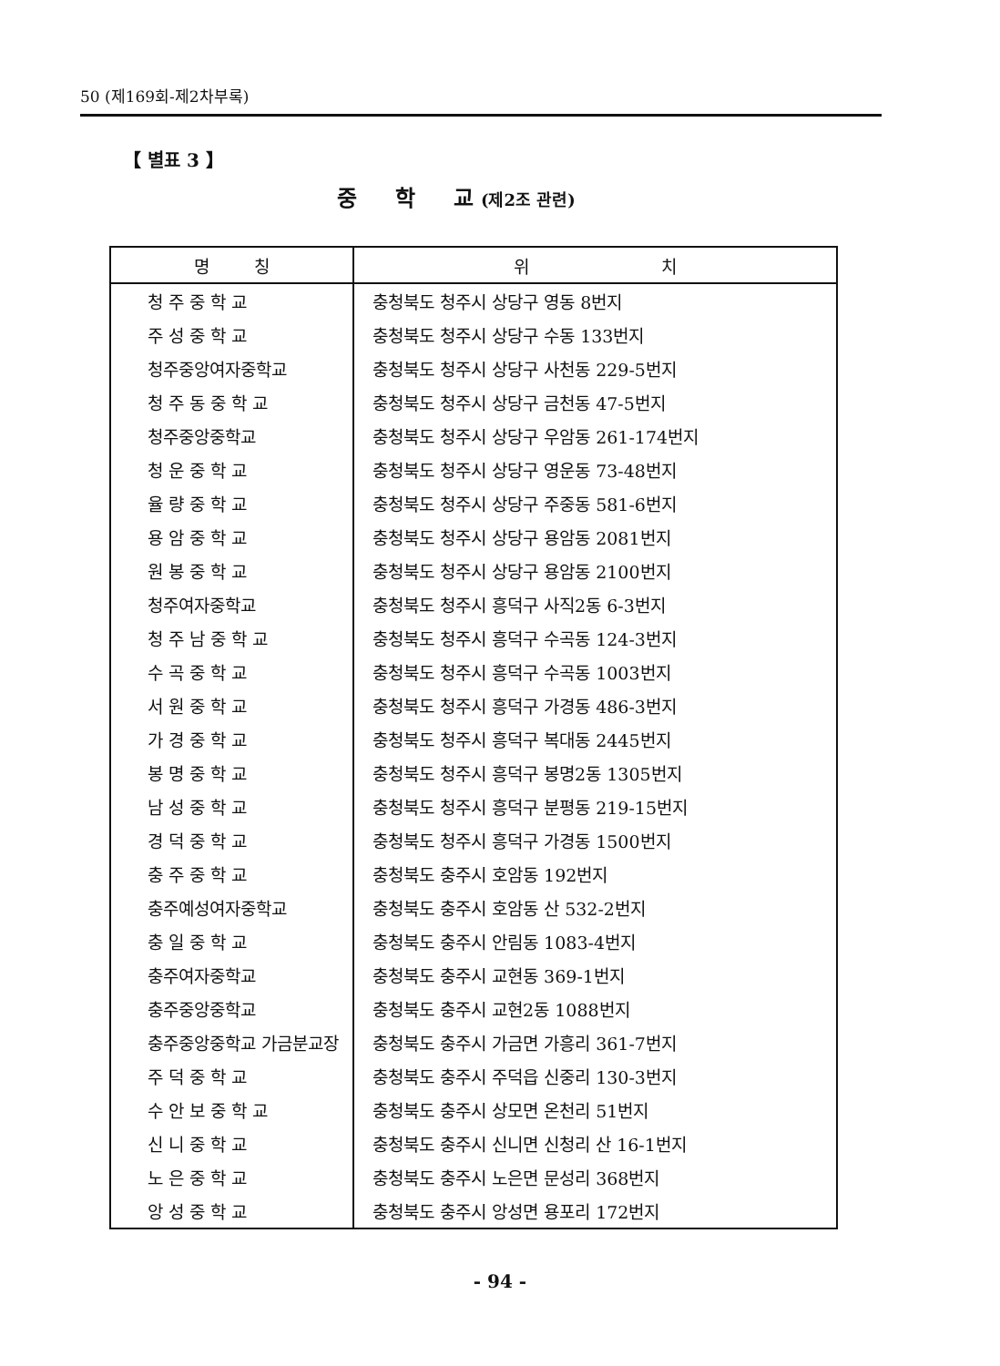50 (제169회-제2차부록)
【 별표 3 】
중 학 교 (제2조 관련)
| 명 칭 | 위 치 |
| --- | --- |
| 청 주 중 학 교 | 충청북도 청주시 상당구 영동 8번지 |
| 주 성 중 학 교 | 충청북도 청주시 상당구 수동 133번지 |
| 청주중앙여자중학교 | 충청북도 청주시 상당구 사천동 229-5번지 |
| 청 주 동 중 학 교 | 충청북도 청주시 상당구 금천동 47-5번지 |
| 청주중앙중학교 | 충청북도 청주시 상당구 우암동 261-174번지 |
| 청 운 중 학 교 | 충청북도 청주시 상당구 영운동 73-48번지 |
| 율 량 중 학 교 | 충청북도 청주시 상당구 주중동 581-6번지 |
| 용 암 중 학 교 | 충청북도 청주시 상당구 용암동 2081번지 |
| 원 봉 중 학 교 | 충청북도 청주시 상당구 용암동 2100번지 |
| 청주여자중학교 | 충청북도 청주시 흥덕구 사직2동 6-3번지 |
| 청 주 남 중 학 교 | 충청북도 청주시 흥덕구 수곡동 124-3번지 |
| 수 곡 중 학 교 | 충청북도 청주시 흥덕구 수곡동 1003번지 |
| 서 원 중 학 교 | 충청북도 청주시 흥덕구 가경동 486-3번지 |
| 가 경 중 학 교 | 충청북도 청주시 흥덕구 복대동 2445번지 |
| 봉 명 중 학 교 | 충청북도 청주시 흥덕구 봉명2동 1305번지 |
| 남 성 중 학 교 | 충청북도 청주시 흥덕구 분평동 219-15번지 |
| 경 덕 중 학 교 | 충청북도 청주시 흥덕구 가경동 1500번지 |
| 충 주 중 학 교 | 충청북도 충주시 호암동 192번지 |
| 충주예성여자중학교 | 충청북도 충주시 호암동 산 532-2번지 |
| 충 일 중 학 교 | 충청북도 충주시 안림동 1083-4번지 |
| 충주여자중학교 | 충청북도 충주시 교현동 369-1번지 |
| 충주중앙중학교 | 충청북도 충주시 교현2동 1088번지 |
| 충주중앙중학교 가금분교장 | 충청북도 충주시 가금면 가흥리 361-7번지 |
| 주 덕 중 학 교 | 충청북도 충주시 주덕읍 신중리 130-3번지 |
| 수 안 보 중 학 교 | 충청북도 충주시 상모면 온천리 51번지 |
| 신 니 중 학 교 | 충청북도 충주시 신니면 신청리 산 16-1번지 |
| 노 은 중 학 교 | 충청북도 충주시 노은면 문성리 368번지 |
| 앙 성 중 학 교 | 충청북도 충주시 앙성면 용포리 172번지 |
- 94 -